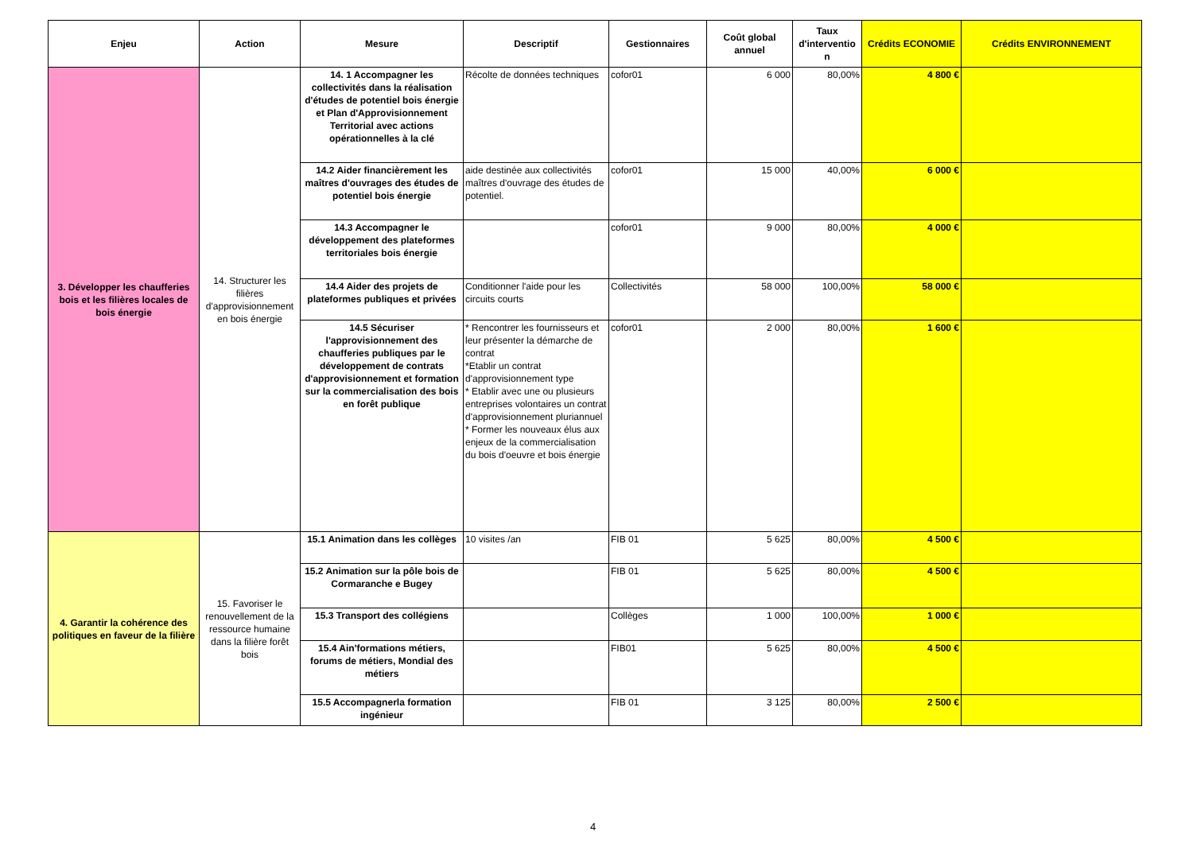| Enjeu | Action | Mesure | Descriptif | Gestionnaires | Coût global annuel | Taux d'interventio n | Crédits ECONOMIE | Crédits ENVIRONNEMENT |
| --- | --- | --- | --- | --- | --- | --- | --- | --- |
| 3. Développer les chaufferies bois et les filières locales de bois énergie | 14. Structurer les filières d'approvisionnement en bois énergie | 14. 1 Accompagner les collectivités dans la réalisation d'études de potentiel bois énergie et Plan d'Approvisionnement Territorial avec actions opérationnelles à la clé | Récolte de données techniques | cofor01 | 6 000 | 80,00% | 4 800 € | |
| | | 14.2 Aider financièrement les maîtres d'ouvrages des études de potentiel bois énergie | aide destinée aux collectivités maîtres d'ouvrage des études de potentiel. | cofor01 | 15 000 | 40,00% | 6 000 € | |
| | | 14.3 Accompagner le développement des plateformes territoriales bois énergie | | cofor01 | 9 000 | 80,00% | 4 000 € | |
| | | 14.4 Aider des projets de plateformes publiques et privées | Conditionner l'aide pour les circuits courts | Collectivités | 58 000 | 100,00% | 58 000 € | |
| | | 14.5 Sécuriser l'approvisionnement des chaufferies publiques par le développement de contrats d'approvisionnement et formation sur la commercialisation des bois en forêt publique | * Rencontrer les fournisseurs et leur présenter la démarche de contrat *Etablir un contrat d'approvisionnement type * Etablir avec une ou plusieurs entreprises volontaires un contrat d'approvisionnement pluriannuel * Former les nouveaux élus aux enjeux de la commercialisation du bois d'oeuvre et bois énergie | cofor01 | 2 000 | 80,00% | 1 600 € | |
| 4. Garantir la cohérence des politiques en faveur de la filière | 15. Favoriser le renouvellement de la ressource humaine dans la filière forêt bois | 15.1 Animation dans les collèges | 10 visites /an | FIB 01 | 5 625 | 80,00% | 4 500 € | |
| | | 15.2 Animation sur la pôle bois de Cormaranche e Bugey | | FIB 01 | 5 625 | 80,00% | 4 500 € | |
| | | 15.3 Transport des collégiens | | Collèges | 1 000 | 100,00% | 1 000 € | |
| | | 15.4 Ain'formations métiers, forums de métiers, Mondial des métiers | | FIB01 | 5 625 | 80,00% | 4 500 € | |
| | | 15.5 Accompagnerla formation ingénieur | | FIB 01 | 3 125 | 80,00% | 2 500 € | |
4